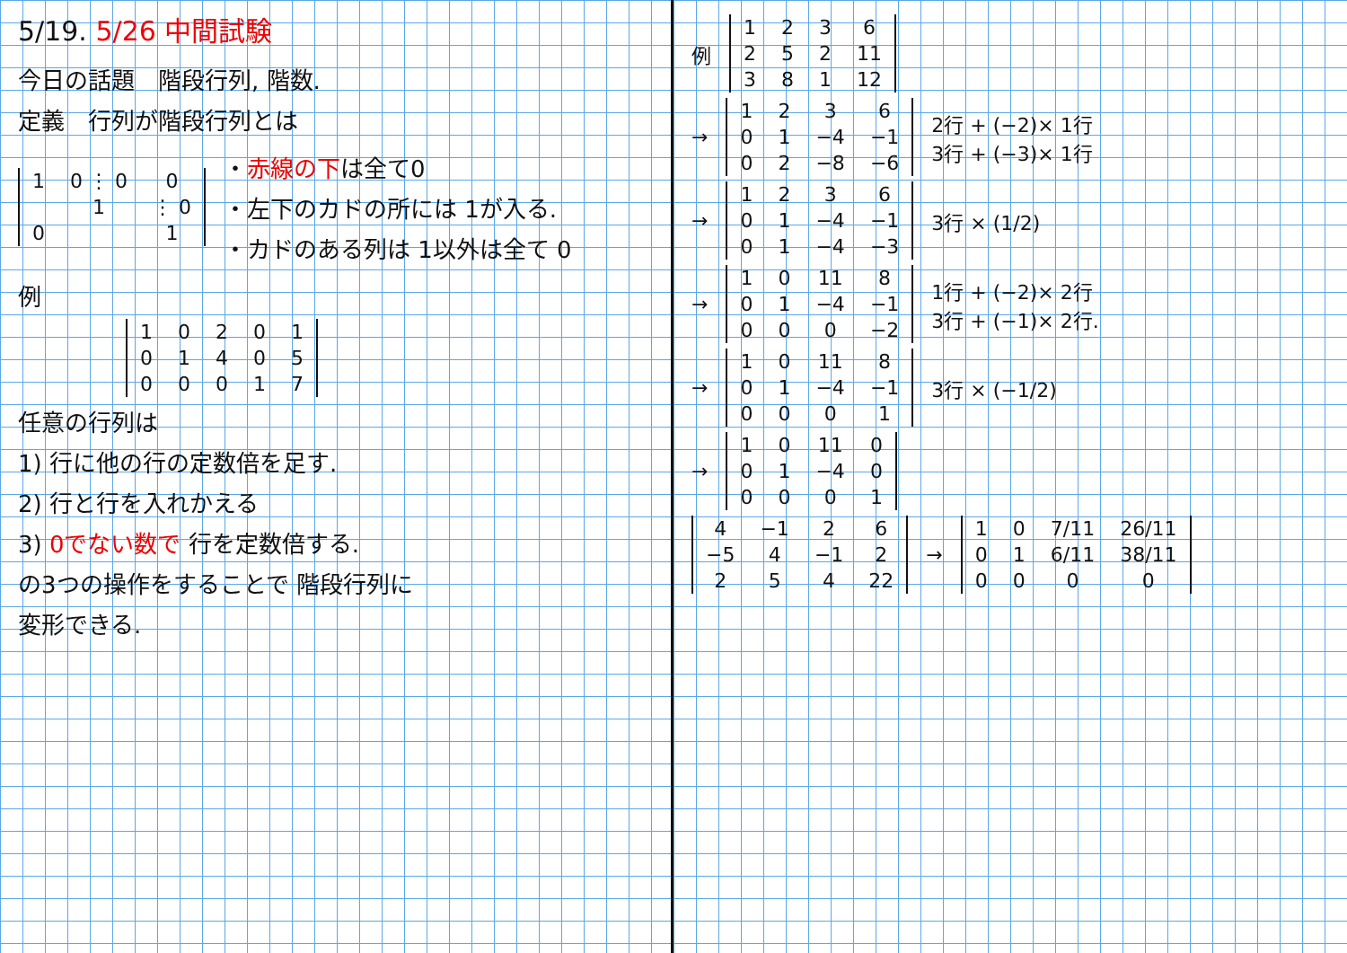5/19. 5/26 中間試験
今日の話題　階段行列, 階数.
定義　行列が階段行列とは
| 1 | 0 ⋮ 0 | 0 |
| | 1 | ⋮ 0 |
| 0 | | 1 |
・赤線の下は全て0
・左下のカドの所には 1が入る.
・カドのある列は 1以外は全て 0
例
| 1 | 0 | 2 | 0 | 1 |
| 0 | 1 | 4 | 0 | 5 |
| 0 | 0 | 0 | 1 | 7 |
任意の行列は
1) 行に他の行の定数倍を足す.
2) 行と行を入れかえる
3) 0でない数で 行を定数倍する.
の3つの操作をすることで 階段行列に
変形できる.
例
| 1 | 2 | 3 | 6 |
| 2 | 5 | 2 | 11 |
| 3 | 8 | 1 | 12 |
→
| 1 | 2 | 3 | 6 |
| 0 | 1 | −4 | −1 |
| 0 | 2 | −8 | −6 |
2行 + (−2)× 1行
3行 + (−3)× 1行
→
| 1 | 2 | 3 | 6 |
| 0 | 1 | −4 | −1 |
| 0 | 1 | −4 | −3 |
3行 × (1/2)
→
| 1 | 0 | 11 | 8 |
| 0 | 1 | −4 | −1 |
| 0 | 0 | 0 | −2 |
1行 + (−2)× 2行
3行 + (−1)× 2行.
→
| 1 | 0 | 11 | 8 |
| 0 | 1 | −4 | −1 |
| 0 | 0 | 0 | 1 |
3行 × (−1/2)
→
| 1 | 0 | 11 | 0 |
| 0 | 1 | −4 | 0 |
| 0 | 0 | 0 | 1 |
| 4 | −1 | 2 | 6 |
| −5 | 4 | −1 | 2 |
| 2 | 5 | 4 | 22 |
→
| 1 | 0 | 7/11 | 26/11 |
| 0 | 1 | 6/11 | 38/11 |
| 0 | 0 | 0 | 0 |